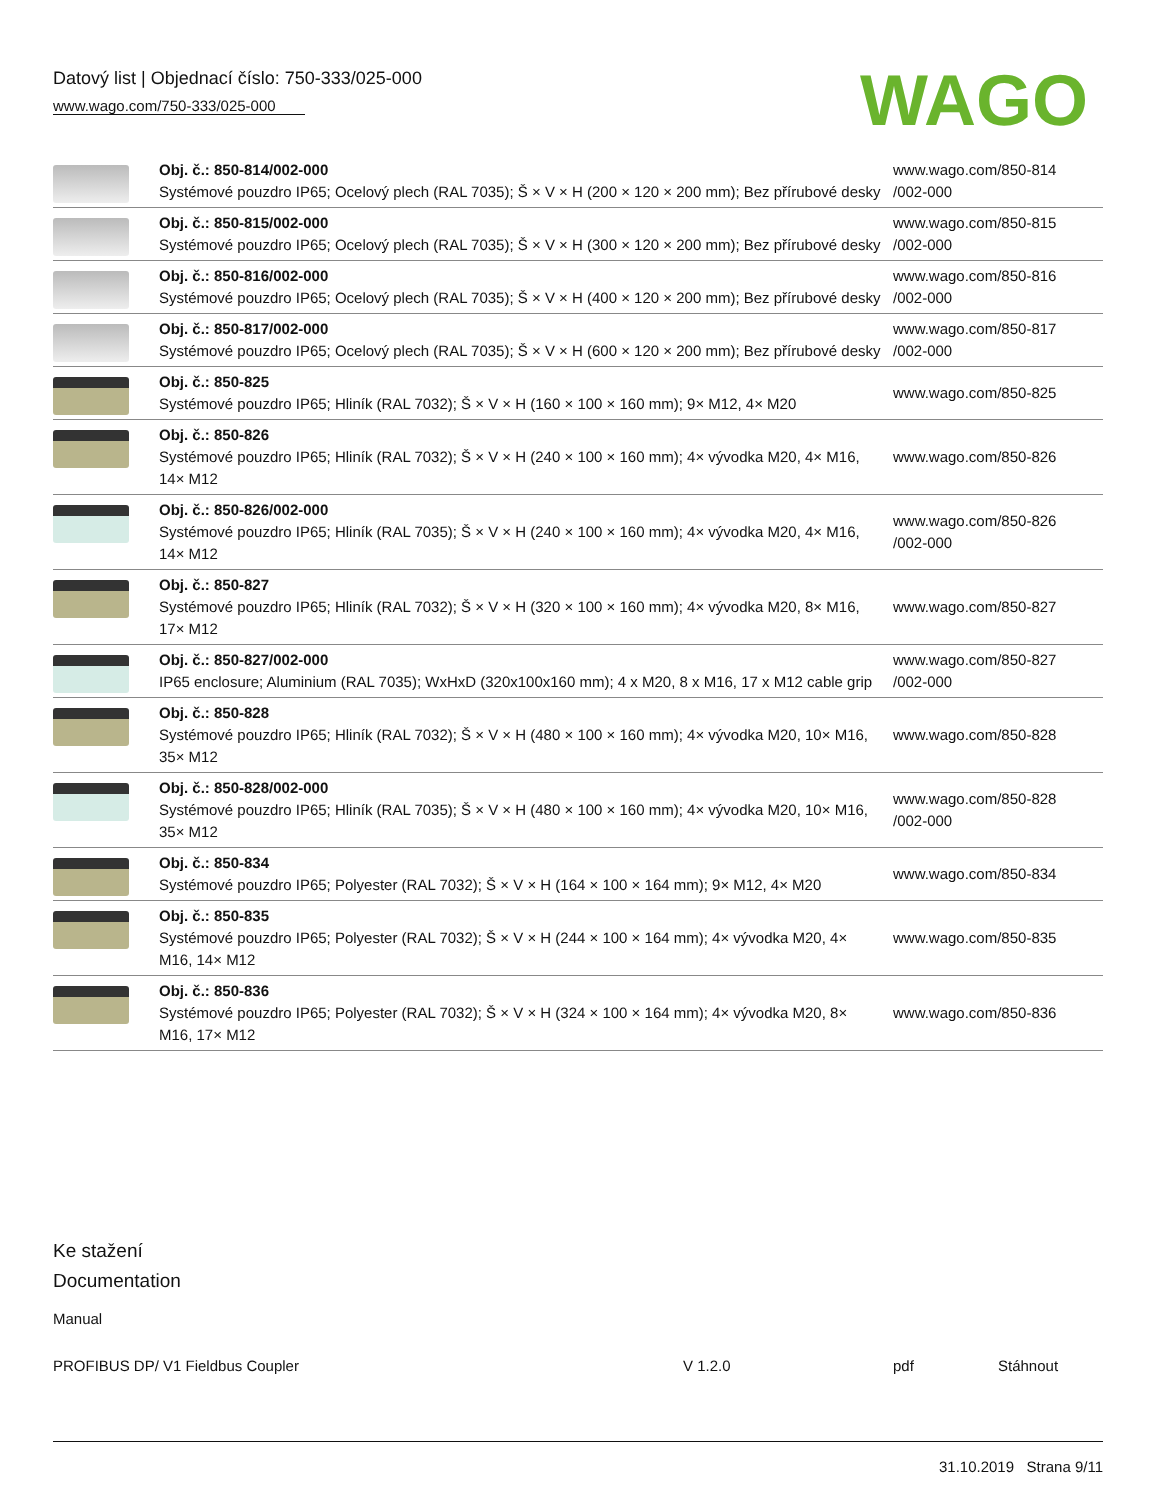Datový list | Objednací číslo: 750-333/025-000
www.wago.com/750-333/025-000
WAGO
| | Obj. č.: 850-814/002-000 Systémové pouzdro IP65; Ocelový plech (RAL 7035); Š × V × H (200 × 120 × 200 mm); Bez přírubové desky | www.wago.com/850-814 /002-000 |
| | Obj. č.: 850-815/002-000 Systémové pouzdro IP65; Ocelový plech (RAL 7035); Š × V × H (300 × 120 × 200 mm); Bez přírubové desky | www.wago.com/850-815 /002-000 |
| | Obj. č.: 850-816/002-000 Systémové pouzdro IP65; Ocelový plech (RAL 7035); Š × V × H (400 × 120 × 200 mm); Bez přírubové desky | www.wago.com/850-816 /002-000 |
| | Obj. č.: 850-817/002-000 Systémové pouzdro IP65; Ocelový plech (RAL 7035); Š × V × H (600 × 120 × 200 mm); Bez přírubové desky | www.wago.com/850-817 /002-000 |
| | Obj. č.: 850-825 Systémové pouzdro IP65; Hliník (RAL 7032); Š × V × H (160 × 100 × 160 mm); 9× M12, 4× M20 | www.wago.com/850-825 |
| | Obj. č.: 850-826 Systémové pouzdro IP65; Hliník (RAL 7032); Š × V × H (240 × 100 × 160 mm); 4× vývodka M20, 4× M16, 14× M12 | www.wago.com/850-826 |
| | Obj. č.: 850-826/002-000 Systémové pouzdro IP65; Hliník (RAL 7035); Š × V × H (240 × 100 × 160 mm); 4× vývodka M20, 4× M16, 14× M12 | www.wago.com/850-826 /002-000 |
| | Obj. č.: 850-827 Systémové pouzdro IP65; Hliník (RAL 7032); Š × V × H (320 × 100 × 160 mm); 4× vývodka M20, 8× M16, 17× M12 | www.wago.com/850-827 |
| | Obj. č.: 850-827/002-000 IP65 enclosure; Aluminium (RAL 7035); WxHxD (320x100x160 mm); 4 x M20, 8 x M16, 17 x M12 cable grip | www.wago.com/850-827 /002-000 |
| | Obj. č.: 850-828 Systémové pouzdro IP65; Hliník (RAL 7032); Š × V × H (480 × 100 × 160 mm); 4× vývodka M20, 10× M16, 35× M12 | www.wago.com/850-828 |
| | Obj. č.: 850-828/002-000 Systémové pouzdro IP65; Hliník (RAL 7035); Š × V × H (480 × 100 × 160 mm); 4× vývodka M20, 10× M16, 35× M12 | www.wago.com/850-828 /002-000 |
| | Obj. č.: 850-834 Systémové pouzdro IP65; Polyester (RAL 7032); Š × V × H (164 × 100 × 164 mm); 9× M12, 4× M20 | www.wago.com/850-834 |
| | Obj. č.: 850-835 Systémové pouzdro IP65; Polyester (RAL 7032); Š × V × H (244 × 100 × 164 mm); 4× vývodka M20, 4× M16, 14× M12 | www.wago.com/850-835 |
| | Obj. č.: 850-836 Systémové pouzdro IP65; Polyester (RAL 7032); Š × V × H (324 × 100 × 164 mm); 4× vývodka M20, 8× M16, 17× M12 | www.wago.com/850-836 |
Ke stažení
Documentation
Manual
PROFIBUS DP/ V1 Fieldbus Coupler V 1.2.0 pdf Stáhnout
31.10.2019 Strana 9/11